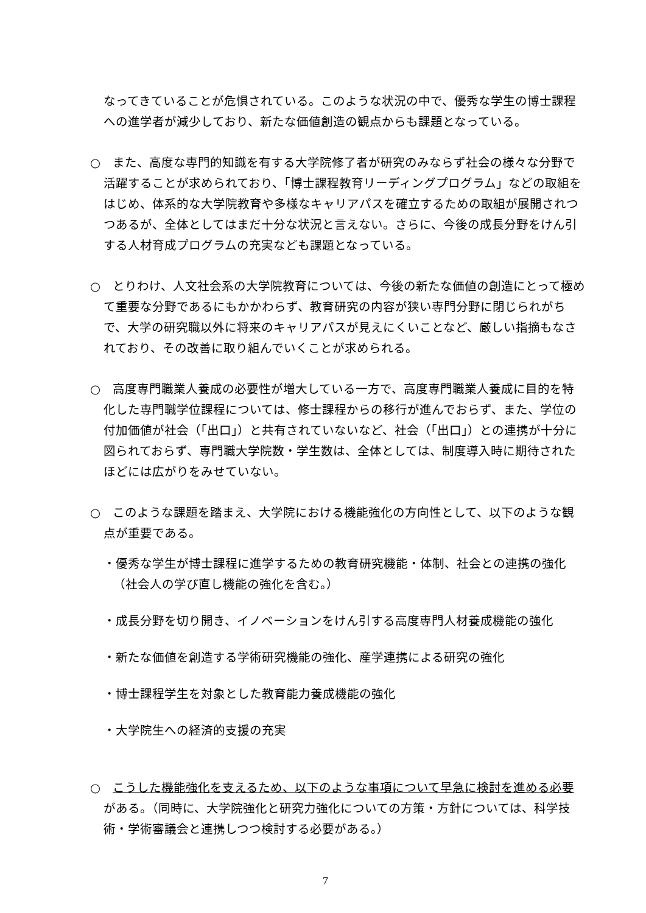なってきていることが危惧されている。このような状況の中で、優秀な学生の博士課程への進学者が減少しており、新たな価値創造の観点からも課題となっている。
○　また、高度な専門的知識を有する大学院修了者が研究のみならず社会の様々な分野で活躍することが求められており、「博士課程教育リーディングプログラム」などの取組をはじめ、体系的な大学院教育や多様なキャリアパスを確立するための取組が展開されつつあるが、全体としてはまだ十分な状況と言えない。さらに、今後の成長分野をけん引する人材育成プログラムの充実なども課題となっている。
○　とりわけ、人文社会系の大学院教育については、今後の新たな価値の創造にとって極めて重要な分野であるにもかかわらず、教育研究の内容が狭い専門分野に閉じられがちで、大学の研究職以外に将来のキャリアパスが見えにくいことなど、厳しい指摘もなされており、その改善に取り組んでいくことが求められる。
○　高度専門職業人養成の必要性が増大している一方で、高度専門職業人養成に目的を特化した専門職学位課程については、修士課程からの移行が進んでおらず、また、学位の付加価値が社会（「出口」）と共有されていないなど、社会（「出口」）との連携が十分に図られておらず、専門職大学院数・学生数は、全体としては、制度導入時に期待されたほどには広がりをみせていない。
○　このような課題を踏まえ、大学院における機能強化の方向性として、以下のような観点が重要である。
・優秀な学生が博士課程に進学するための教育研究機能・体制、社会との連携の強化（社会人の学び直し機能の強化を含む。）
・成長分野を切り開き、イノベーションをけん引する高度専門人材養成機能の強化
・新たな価値を創造する学術研究機能の強化、産学連携による研究の強化
・博士課程学生を対象とした教育能力養成機能の強化
・大学院生への経済的支援の充実
○　こうした機能強化を支えるため、以下のような事項について早急に検討を進める必要がある。（同時に、大学院強化と研究力強化についての方策・方針については、科学技術・学術審議会と連携しつつ検討する必要がある。）
7